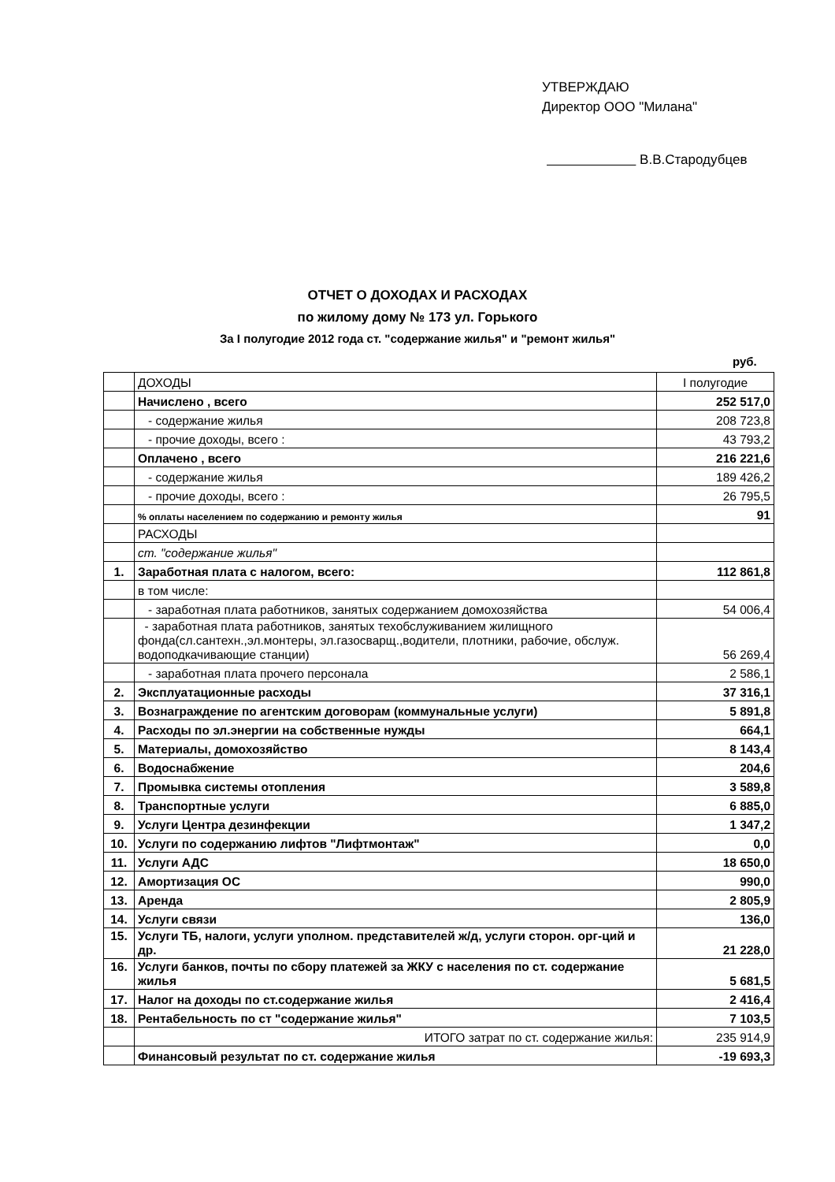УТВЕРЖДАЮ
Директор ООО "Милана"
В.В.Стародубцев
ОТЧЕТ О ДОХОДАХ И РАСХОДАХ
по жилому дому № 173 ул. Горького
За I полугодие 2012 года ст. "содержание жилья" и "ремонт жилья"
руб.
| | ДОХОДЫ | I полугодие |
| | Начислено , всего | 252 517,0 |
| | - содержание жилья | 208 723,8 |
| | - прочие доходы, всего : | 43 793,2 |
| | Оплачено , всего | 216 221,6 |
| | - содержание жилья | 189 426,2 |
| | - прочие доходы, всего : | 26 795,5 |
| | % оплаты населением по содержанию и ремонту жилья | 91 |
| | РАСХОДЫ | |
| | ст. "содержание жилья" | |
| 1. | Заработная плата с налогом, всего: | 112 861,8 |
| | в том числе: | |
| | - заработная плата работников, занятых содержанием домохозяйства | 54 006,4 |
| | - заработная плата работников, занятых техобслуживанием жилищного фонда(сл.сантехн.,эл.монтеры, эл.газосварщ.,водители, плотники, рабочие, обслуж. водоподкачивающие станции) | 56 269,4 |
| | - заработная плата прочего персонала | 2 586,1 |
| 2. | Эксплуатационные расходы | 37 316,1 |
| 3. | Вознаграждение по агентским договорам (коммунальные услуги) | 5 891,8 |
| 4. | Расходы по эл.энергии на собственные нужды | 664,1 |
| 5. | Материалы, домохозяйство | 8 143,4 |
| 6. | Водоснабжение | 204,6 |
| 7. | Промывка системы отопления | 3 589,8 |
| 8. | Транспортные услуги | 6 885,0 |
| 9. | Услуги Центра дезинфекции | 1 347,2 |
| 10. | Услуги по содержанию лифтов "Лифтмонтаж" | 0,0 |
| 11. | Услуги АДС | 18 650,0 |
| 12. | Амортизация ОС | 990,0 |
| 13. | Аренда | 2 805,9 |
| 14. | Услуги связи | 136,0 |
| 15. | Услуги ТБ, налоги, услуги уполном. представителей ж/д, услуги сторон. орг-ций и др. | 21 228,0 |
| 16. | Услуги банков, почты по сбору платежей за ЖКУ с населения по ст. содержание жилья | 5 681,5 |
| 17. | Налог на доходы по ст.содержание жилья | 2 416,4 |
| 18. | Рентабельность по ст "содержание жилья" | 7 103,5 |
| | ИТОГО затрат по ст. содержание жилья: | 235 914,9 |
| | Финансовый результат по ст. содержание жилья | -19 693,3 |